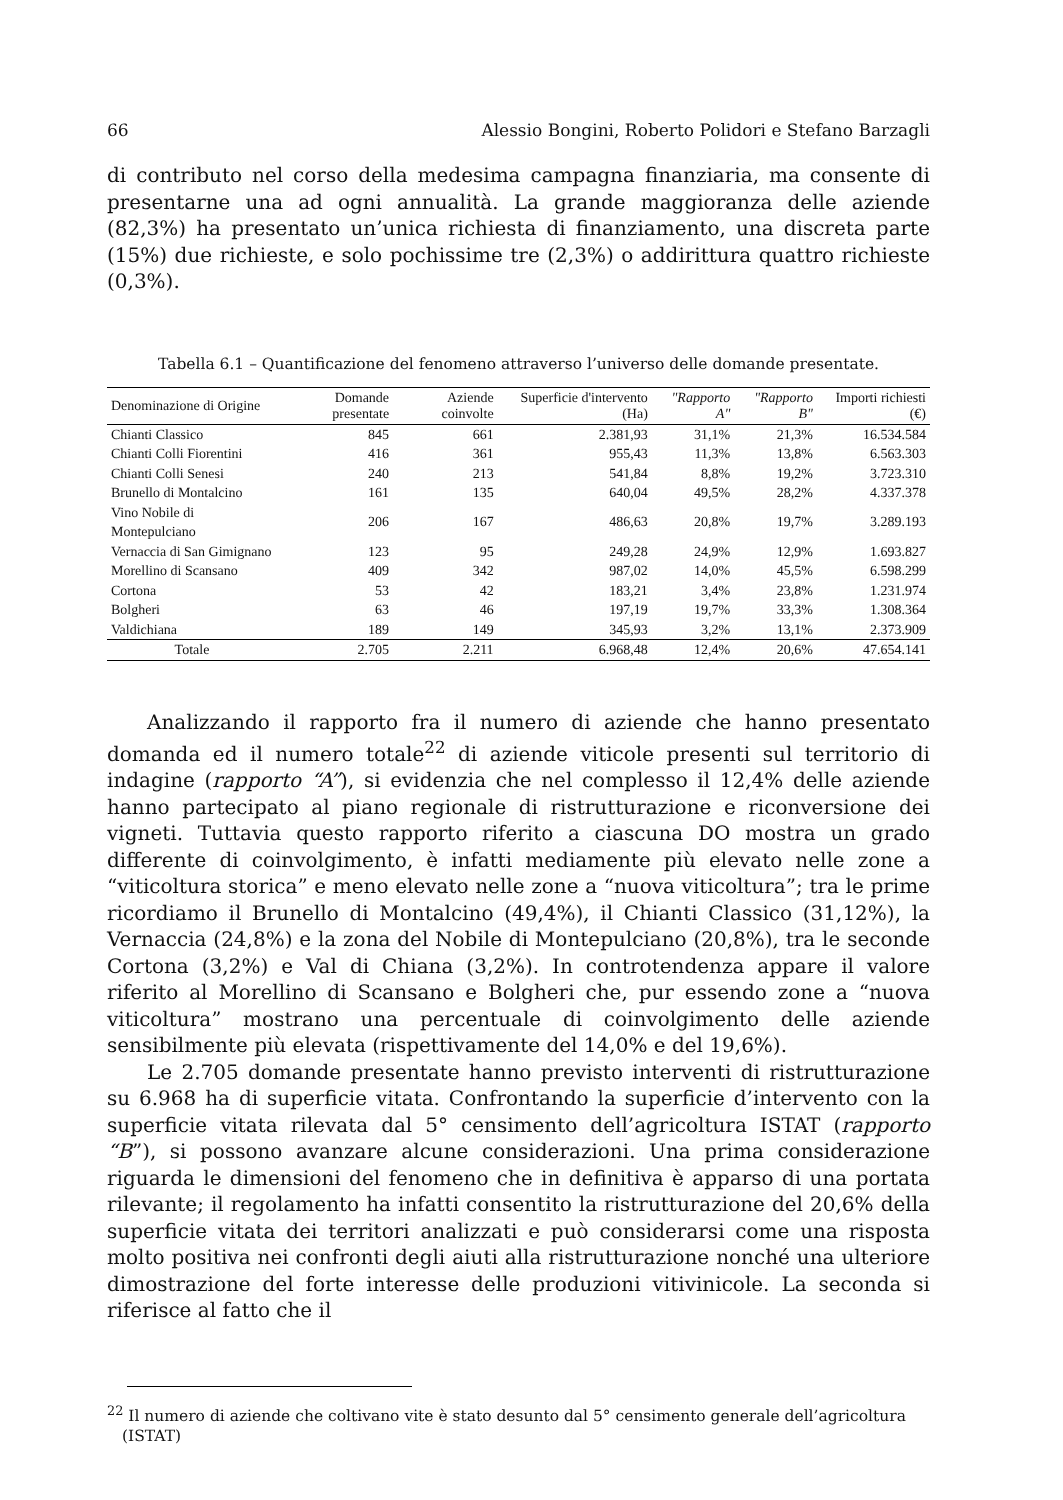66 Alessio Bongini, Roberto Polidori e Stefano Barzagli
di contributo nel corso della medesima campagna finanziaria, ma consente di presentarne una ad ogni annualità. La grande maggioranza delle aziende (82,3%) ha presentato un’unica richiesta di finanziamento, una discreta parte (15%) due richieste, e solo pochissime tre (2,3%) o addirittura quattro richieste (0,3%).
Tabella 6.1 – Quantificazione del fenomeno attraverso l’universo delle domande presentate.
| Denominazione di Origine | Domande presentate | Aziende coinvolte | Superficie d'intervento (Ha) | "Rapporto A" | "Rapporto B" | Importi richiesti (€) |
| --- | --- | --- | --- | --- | --- | --- |
| Chianti Classico | 845 | 661 | 2.381,93 | 31,1% | 21,3% | 16.534.584 |
| Chianti Colli Fiorentini | 416 | 361 | 955,43 | 11,3% | 13,8% | 6.563.303 |
| Chianti Colli Senesi | 240 | 213 | 541,84 | 8,8% | 19,2% | 3.723.310 |
| Brunello di Montalcino | 161 | 135 | 640,04 | 49,5% | 28,2% | 4.337.378 |
| Vino Nobile di Montepulciano | 206 | 167 | 486,63 | 20,8% | 19,7% | 3.289.193 |
| Vernaccia di San Gimignano | 123 | 95 | 249,28 | 24,9% | 12,9% | 1.693.827 |
| Morellino di Scansano | 409 | 342 | 987,02 | 14,0% | 45,5% | 6.598.299 |
| Cortona | 53 | 42 | 183,21 | 3,4% | 23,8% | 1.231.974 |
| Bolgheri | 63 | 46 | 197,19 | 19,7% | 33,3% | 1.308.364 |
| Valdichiana | 189 | 149 | 345,93 | 3,2% | 13,1% | 2.373.909 |
| Totale | 2.705 | 2.211 | 6.968,48 | 12,4% | 20,6% | 47.654.141 |
Analizzando il rapporto fra il numero di aziende che hanno presentato domanda ed il numero totale<sup>22</sup> di aziende viticole presenti sul territorio di indagine (rapporto “A”), si evidenzia che nel complesso il 12,4% delle aziende hanno partecipato al piano regionale di ristrutturazione e riconversione dei vigneti. Tuttavia questo rapporto riferito a ciascuna DO mostra un grado differente di coinvolgimento, è infatti mediamente più elevato nelle zone a “viticoltura storica” e meno elevato nelle zone a “nuova viticoltura”; tra le prime ricordiamo il Brunello di Montalcino (49,4%), il Chianti Classico (31,12%), la Vernaccia (24,8%) e la zona del Nobile di Montepulciano (20,8%), tra le seconde Cortona (3,2%) e Val di Chiana (3,2%). In controtendenza appare il valore riferito al Morellino di Scansano e Bolgheri che, pur essendo zone a “nuova viticoltura” mostrano una percentuale di coinvolgimento delle aziende sensibilmente più elevata (rispettivamente del 14,0% e del 19,6%).
Le 2.705 domande presentate hanno previsto interventi di ristrutturazione su 6.968 ha di superficie vitata. Confrontando la superficie d’intervento con la superficie vitata rilevata dal 5° censimento dell’agricoltura ISTAT (rapporto “B”), si possono avanzare alcune considerazioni. Una prima considerazione riguarda le dimensioni del fenomeno che in definitiva è apparso di una portata rilevante; il regolamento ha infatti consentito la ristrutturazione del 20,6% della superficie vitata dei territori analizzati e può considerarsi come una risposta molto positiva nei confronti degli aiuti alla ristrutturazione nonché una ulteriore dimostrazione del forte interesse delle produzioni vitivinicole. La seconda si riferisce al fatto che il
<sup>22</sup> Il numero di aziende che coltivano vite è stato desunto dal 5° censimento generale dell’agricoltura (ISTAT)